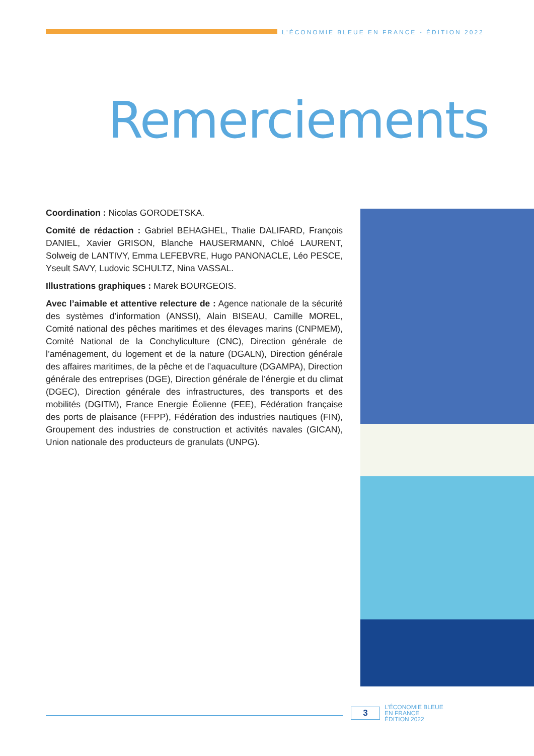L’ÉCONOMIE BLEUE EN FRANCE - ÉDITION 2022
Remerciements
Coordination : Nicolas GORODETSKA.
Comité de rédaction : Gabriel BEHAGHEL, Thalie DALIFARD, François DANIEL, Xavier GRISON, Blanche HAUSERMANN, Chloé LAURENT, Solweig de LANTIVY, Emma LEFEBVRE, Hugo PANONACLE, Léo PESCE, Yseult SAVY, Ludovic SCHULTZ, Nina VASSAL.
Illustrations graphiques : Marek BOURGEOIS.
Avec l’aimable et attentive relecture de : Agence nationale de la sécurité des systèmes d’information (ANSSI), Alain BISEAU, Camille MOREL, Comité national des pêches maritimes et des élevages marins (CNPMEM), Comité National de la Conchyliculture (CNC), Direction générale de l’aménagement, du logement et de la nature (DGALN), Direction générale des affaires maritimes, de la pêche et de l’aquaculture (DGAMPA), Direction générale des entreprises (DGE), Direction générale de l’énergie et du climat (DGEC), Direction générale des infrastructures, des transports et des mobilités (DGITM), France Energie Éolienne (FEE), Fédération française des ports de plaisance (FFPP), Fédération des industries nautiques (FIN), Groupement des industries de construction et activités navales (GICAN), Union nationale des producteurs de granulats (UNPG).
3
L’ÉCONOMIE BLEUE
EN FRANCE
ÉDITION 2022